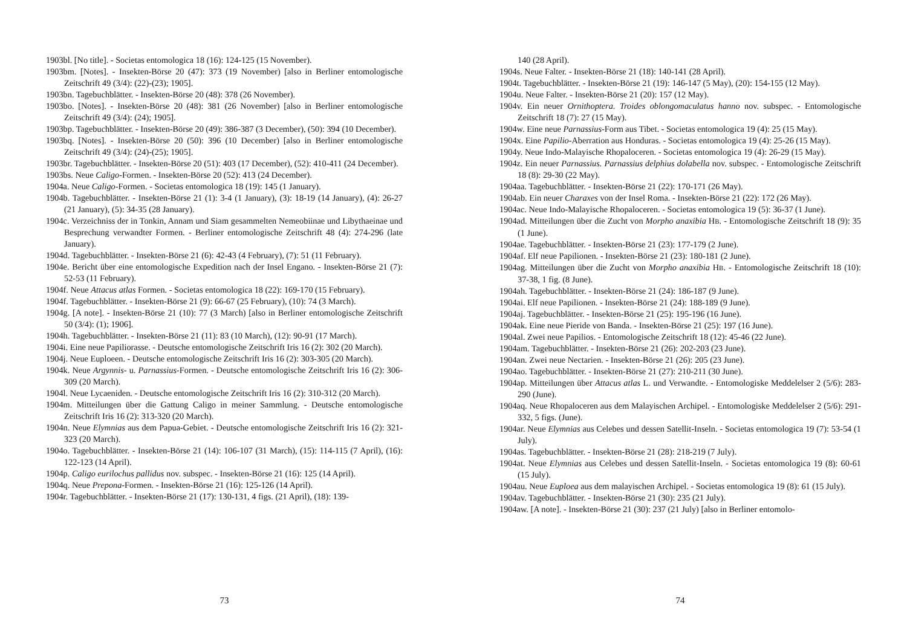1903bl. [No title]. - Societas entomologica 18 (16): 124-125 (15 November).
1903bm. [Notes]. - Insekten-Börse 20 (47): 373 (19 November) [also in Berliner entomologische Zeitschrift 49 (3/4): (22)-(23); 1905].
1903bn. Tagebuchblätter. - Insekten-Börse 20 (48): 378 (26 November).
1903bo. [Notes]. - Insekten-Börse 20 (48): 381 (26 November) [also in Berliner entomologische Zeitschrift 49 (3/4): (24); 1905].
1903bp. Tagebuchblätter. - Insekten-Börse 20 (49): 386-387 (3 December), (50): 394 (10 December).
1903bq. [Notes]. - Insekten-Börse 20 (50): 396 (10 December) [also in Berliner entomologische Zeitschrift 49 (3/4): (24)-(25); 1905].
1903br. Tagebuchblätter. - Insekten-Börse 20 (51): 403 (17 December), (52): 410-411 (24 December).
1903bs. Neue Caligo-Formen. - Insekten-Börse 20 (52): 413 (24 December).
1904a. Neue Caligo-Formen. - Societas entomologica 18 (19): 145 (1 January).
1904b. Tagebuchblätter. - Insekten-Börse 21 (1): 3-4 (1 January), (3): 18-19 (14 January), (4): 26-27 (21 January), (5): 34-35 (28 January).
1904c. Verzeichniss der in Tonkin, Annam und Siam gesammelten Nemeobiinae und Libythaeinae und Besprechung verwandter Formen. - Berliner entomologische Zeitschrift 48 (4): 274-296 (late January).
1904d. Tagebuchblätter. - Insekten-Börse 21 (6): 42-43 (4 February), (7): 51 (11 February).
1904e. Bericht über eine entomologische Expedition nach der Insel Engano. - Insekten-Börse 21 (7): 52-53 (11 February).
1904f. Neue Attacus atlas Formen. - Societas entomologica 18 (22): 169-170 (15 February).
1904f. Tagebuchblätter. - Insekten-Börse 21 (9): 66-67 (25 February), (10): 74 (3 March).
1904g. [A note]. - Insekten-Börse 21 (10): 77 (3 March) [also in Berliner entomologische Zeitschrift 50 (3/4): (1); 1906].
1904h. Tagebuchblätter. - Insekten-Börse 21 (11): 83 (10 March), (12): 90-91 (17 March).
1904i. Eine neue Papiliorasse. - Deutsche entomologische Zeitschrift Iris 16 (2): 302 (20 March).
1904j. Neue Euploeen. - Deutsche entomologische Zeitschrift Iris 16 (2): 303-305 (20 March).
1904k. Neue Argynnis- u. Parnassius-Formen. - Deutsche entomologische Zeitschrift Iris 16 (2): 306-309 (20 March).
1904l. Neue Lycaeniden. - Deutsche entomologische Zeitschrift Iris 16 (2): 310-312 (20 March).
1904m. Mitteilungen über die Gattung Caligo in meiner Sammlung. - Deutsche entomologische Zeitschrift Iris 16 (2): 313-320 (20 March).
1904n. Neue Elymnias aus dem Papua-Gebiet. - Deutsche entomologische Zeitschrift Iris 16 (2): 321-323 (20 March).
1904o. Tagebuchblätter. - Insekten-Börse 21 (14): 106-107 (31 March), (15): 114-115 (7 April), (16): 122-123 (14 April).
1904p. Caligo eurilochus pallidus nov. subspec. - Insekten-Börse 21 (16): 125 (14 April).
1904q. Neue Prepona-Formen. - Insekten-Börse 21 (16): 125-126 (14 April).
1904r. Tagebuchblätter. - Insekten-Börse 21 (17): 130-131, 4 figs. (21 April), (18): 139-
73
140 (28 April).
1904s. Neue Falter. - Insekten-Börse 21 (18): 140-141 (28 April).
1904t. Tagebuchblätter. - Insekten-Börse 21 (19): 146-147 (5 May), (20): 154-155 (12 May).
1904u. Neue Falter. - Insekten-Börse 21 (20): 157 (12 May).
1904v. Ein neuer Ornithoptera. Troides oblongomaculatus hanno nov. subspec. - Entomologische Zeitschrift 18 (7): 27 (15 May).
1904w. Eine neue Parnassius-Form aus Tibet. - Societas entomologica 19 (4): 25 (15 May).
1904x. Eine Papilio-Aberration aus Honduras. - Societas entomologica 19 (4): 25-26 (15 May).
1904y. Neue Indo-Malayische Rhopaloceren. - Societas entomologica 19 (4): 26-29 (15 May).
1904z. Ein neuer Parnassius. Parnassius delphius dolabella nov. subspec. - Entomologische Zeitschrift 18 (8): 29-30 (22 May).
1904aa. Tagebuchblätter. - Insekten-Börse 21 (22): 170-171 (26 May).
1904ab. Ein neuer Charaxes von der Insel Roma. - Insekten-Börse 21 (22): 172 (26 May).
1904ac. Neue Indo-Malayische Rhopaloceren. - Societas entomologica 19 (5): 36-37 (1 June).
1904ad. Mitteilungen über die Zucht von Morpho anaxibia HB. - Entomologische Zeitschrift 18 (9): 35 (1 June).
1904ae. Tagebuchblätter. - Insekten-Börse 21 (23): 177-179 (2 June).
1904af. Elf neue Papilionen. - Insekten-Börse 21 (23): 180-181 (2 June).
1904ag. Mitteilungen über die Zucht von Morpho anaxibia HB. - Entomologische Zeitschrift 18 (10): 37-38, 1 fig. (8 June).
1904ah. Tagebuchblätter. - Insekten-Börse 21 (24): 186-187 (9 June).
1904ai. Elf neue Papilionen. - Insekten-Börse 21 (24): 188-189 (9 June).
1904aj. Tagebuchblätter. - Insekten-Börse 21 (25): 195-196 (16 June).
1904ak. Eine neue Pieride von Banda. - Insekten-Börse 21 (25): 197 (16 June).
1904al. Zwei neue Papilios. - Entomologische Zeitschrift 18 (12): 45-46 (22 June).
1904am. Tagebuchblätter. - Insekten-Börse 21 (26): 202-203 (23 June).
1904an. Zwei neue Nectarien. - Insekten-Börse 21 (26): 205 (23 June).
1904ao. Tagebuchblätter. - Insekten-Börse 21 (27): 210-211 (30 June).
1904ap. Mitteilungen über Attacus atlas L. und Verwandte. - Entomologiske Meddelelser 2 (5/6): 283-290 (June).
1904aq. Neue Rhopaloceren aus dem Malayischen Archipel. - Entomologiske Meddelelser 2 (5/6): 291-332, 5 figs. (June).
1904ar. Neue Elymnias aus Celebes und dessen Satellit-Inseln. - Societas entomologica 19 (7): 53-54 (1 July).
1904as. Tagebuchblätter. - Insekten-Börse 21 (28): 218-219 (7 July).
1904at. Neue Elymnias aus Celebes und dessen Satellit-Inseln. - Societas entomologica 19 (8): 60-61 (15 July).
1904au. Neue Euploea aus dem malayischen Archipel. - Societas entomologica 19 (8): 61 (15 July).
1904av. Tagebuchblätter. - Insekten-Börse 21 (30): 235 (21 July).
1904aw. [A note]. - Insekten-Börse 21 (30): 237 (21 July) [also in Berliner entomolo-
74